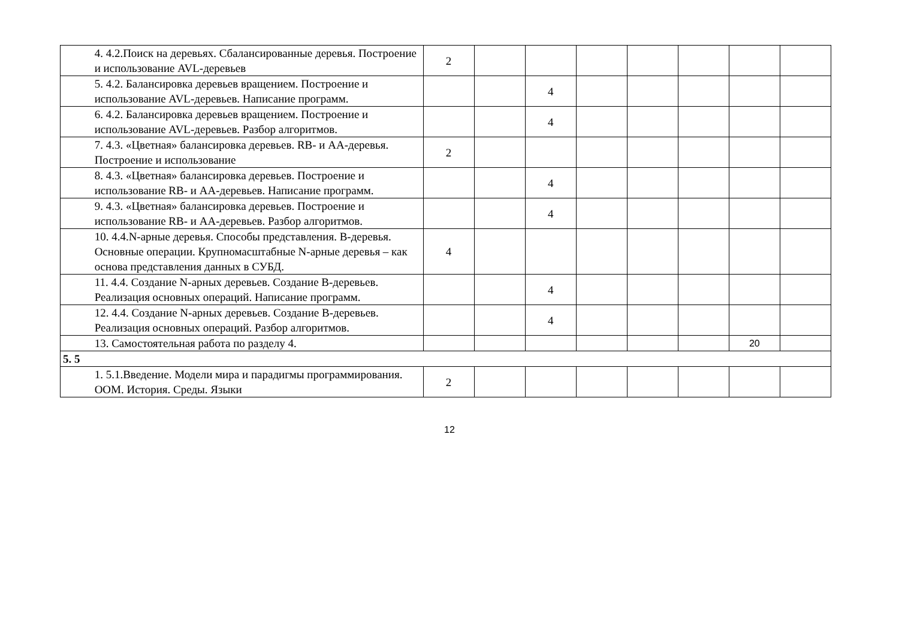| | 4. 4.2.Поиск на деревьях. Сбалансированные деревья. Построение и использование AVL-деревьев | 2 | | | | | | | |
| | 5. 4.2. Балансировка деревьев вращением. Построение и использование AVL-деревьев. Написание программ. | | | 4 | | | | | |
| | 6. 4.2. Балансировка деревьев вращением. Построение и использование AVL-деревьев. Разбор алгоритмов. | | | 4 | | | | | |
| | 7. 4.3. «Цветная» балансировка деревьев. RB- и AA-деревья. Построение и использование | 2 | | | | | | | |
| | 8. 4.3. «Цветная» балансировка деревьев. Построение и использование RB- и AA-деревьев. Написание программ. | | | 4 | | | | | |
| | 9. 4.3. «Цветная» балансировка деревьев. Построение и использование RB- и AA-деревьев. Разбор алгоритмов. | | | 4 | | | | | |
| | 10. 4.4.N-арные деревья. Способы представления. B-деревья. Основные операции. Крупномасштабные N-арные деревья – как основа представления данных в СУБД. | 4 | | | | | | | |
| | 11. 4.4. Создание N-арных деревьев. Создание B-деревьев. Реализация основных операций. Написание программ. | | | 4 | | | | | |
| | 12. 4.4. Создание N-арных деревьев. Создание B-деревьев. Реализация основных операций. Разбор алгоритмов. | | | 4 | | | | | |
| | 13. Самостоятельная работа по разделу 4. | | | | | | | 20 | |
| 5. 5 | | | | | | | | | |
| | 1. 5.1.Введение. Модели мира и парадигмы программирования. ООМ. История. Среды. Языки | 2 | | | | | | | |
12